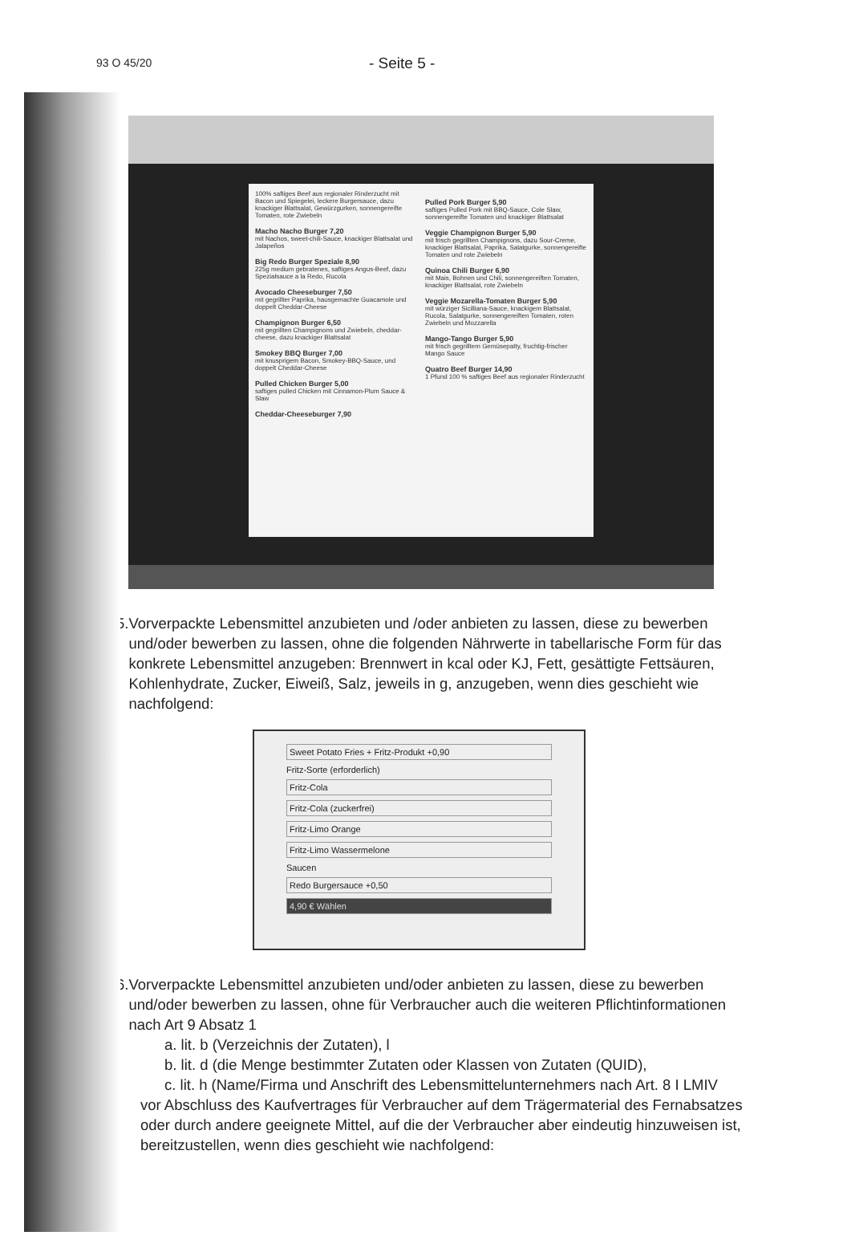93 O 45/20 - Seite 5 -
100% saftiges Beef aus regionaler Rinderzucht mit Bacon und Spiegelei, leckere Burgersauce, dazu knackiger Blattsalat, Gewürzgurken, sonnengereifte Tomaten, rote Zwiebeln
Macho Nacho Burger 7,20
mit Nachos, sweet-chili-Sauce, knackiger Blattsalat und Jalapeños
Big Redo Burger Speziale 8,90
225g medium gebratenes, saftiges Angus-Beef, dazu Spezialsauce a la Redo, Rucola
Avocado Cheeseburger 7,50
mit gegrillter Paprika, hausgemachte Guacamole und doppelt Cheddar-Cheese
Champignon Burger 6,50
mit gegrillten Champignons und Zwiebeln, cheddar-cheese, dazu knackiger Blattsalat
Smokey BBQ Burger 7,00
mit knusprigem Bacon, Smokey-BBQ-Sauce, und doppelt Cheddar-Cheese
Pulled Chicken Burger 5,00
saftiges pulled Chicken mit Cinnamon-Plum Sauce & Slaw
Cheddar-Cheeseburger 7,90
Pulled Pork Burger 5,90
saftiges Pulled Pork mit BBQ-Sauce, Cole Slaw, sonnengereifte Tomaten und knackiger Blattsalat
Veggie Champignon Burger 5,90
mit frisch gegrillten Champignons, dazu Sour-Creme, knackiger Blattsalat, Paprika, Salatgurke, sonnengereifte Tomaten und rote Zwiebeln
Quinoa Chili Burger 6,90
mit Mais, Bohnen und Chili, sonnengereiften Tomaten, knackiger Blattsalat, rote Zwiebeln
Veggie Mozarella-Tomaten Burger 5,90
mit würziger Sicilliana-Sauce, knackigem Blattsalat, Rucola, Salatgurke, sonnengereiften Tomaten, roten Zwiebeln und Mozzarella
Mango-Tango Burger 5,90
mit frisch gegrilltem Gemüsepatty, fruchtig-frischer Mango Sauce
Quatro Beef Burger 14,90
1 Pfund 100 % saftiges Beef aus regionaler Rinderzucht
5. Vorverpackte Lebensmittel anzubieten und /oder anbieten zu lassen, diese zu bewerben und/oder bewerben zu lassen, ohne die folgenden Nährwerte in tabellarische Form für das konkrete Lebensmittel anzugeben: Brennwert in kcal oder KJ, Fett, gesättigte Fettsäuren, Kohlenhydrate, Zucker, Eiweiß, Salz, jeweils in g, anzugeben, wenn dies geschieht wie nachfolgend:
Sweet Potato Fries + Fritz-Produkt +0,90
Fritz-Sorte (erforderlich)
Fritz-Cola
Fritz-Cola (zuckerfrei)
Fritz-Limo Orange
Fritz-Limo Wassermelone
Saucen
Redo Burgersauce +0,50
4,90 € Wählen
6. Vorverpackte Lebensmittel anzubieten und/oder anbieten zu lassen, diese zu bewerben und/oder bewerben zu lassen, ohne für Verbraucher auch die weiteren Pflichtinformationen nach Art 9 Absatz 1
a. lit. b (Verzeichnis der Zutaten), l
b. lit. d (die Menge bestimmter Zutaten oder Klassen von Zutaten (QUID),
c. lit. h (Name/Firma und Anschrift des Lebensmittelunternehmers nach Art. 8 I LMIV
vor Abschluss des Kaufvertrages für Verbraucher auf dem Trägermaterial des Fernabsatzes oder durch andere geeignete Mittel, auf die der Verbraucher aber eindeutig hinzuweisen ist, bereitzustellen, wenn dies geschieht wie nachfolgend: